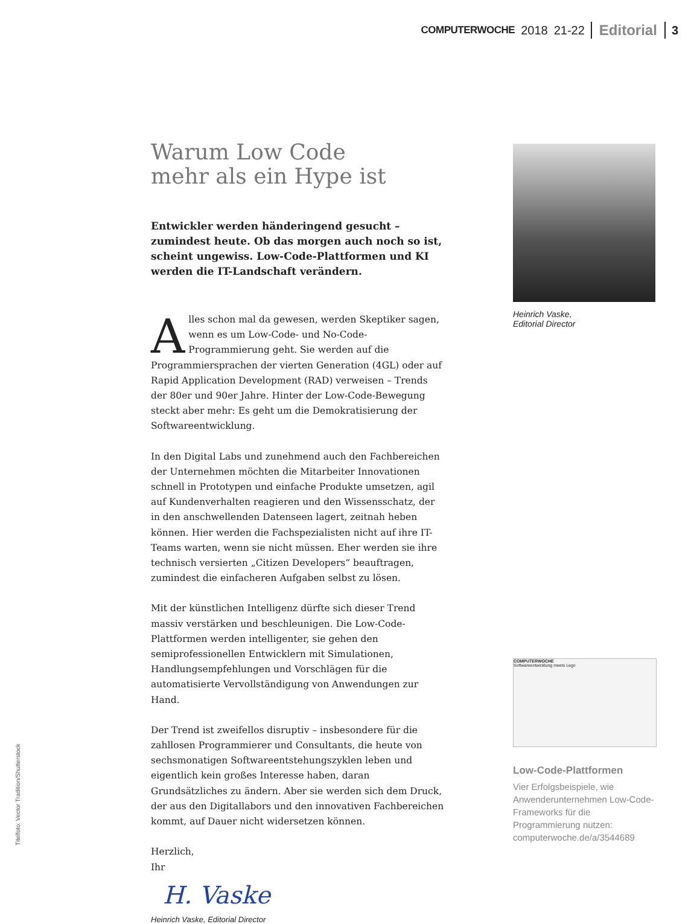COMPUTERWOCHE 2018 21-22 Editorial 3
Warum Low Code
mehr als ein Hype ist
Entwickler werden händeringend gesucht – zumindest heute. Ob das morgen auch noch so ist, scheint ungewiss. Low-Code-Plattformen und KI werden die IT-Landschaft verändern.
Alles schon mal da gewesen, werden Skeptiker sagen, wenn es um Low-Code- und No-Code-Programmierung geht. Sie werden auf die Programmiersprachen der vierten Generation (4GL) oder auf Rapid Application Development (RAD) verweisen – Trends der 80er und 90er Jahre. Hinter der Low-Code-Bewegung steckt aber mehr: Es geht um die Demokratisierung der Softwareentwicklung.
In den Digital Labs und zunehmend auch den Fachbereichen der Unternehmen möchten die Mitarbeiter Innovationen schnell in Prototypen und einfache Produkte umsetzen, agil auf Kundenverhalten reagieren und den Wissensschatz, der in den anschwellenden Datenseen lagert, zeitnah heben können. Hier werden die Fachspezialisten nicht auf ihre IT-Teams warten, wenn sie nicht müssen. Eher werden sie ihre technisch versierten „Citizen Developers“ beauftragen, zumindest die einfacheren Aufgaben selbst zu lösen.
Mit der künstlichen Intelligenz dürfte sich dieser Trend massiv verstärken und beschleunigen. Die Low-Code-Plattformen werden intelligenter, sie gehen den semiprofessionellen Entwicklern mit Simulationen, Handlungsempfehlungen und Vorschlägen für die automatisierte Vervollständigung von Anwendungen zur Hand.
Der Trend ist zweifellos disruptiv – insbesondere für die zahllosen Programmierer und Consultants, die heute von sechsmonatigen Softwareentstehungszyklen leben und eigentlich kein großes Interesse haben, daran Grundsätzliches zu ändern. Aber sie werden sich dem Druck, der aus den Digitallabors und den innovativen Fachbereichen kommt, auf Dauer nicht widersetzen können.
Herzlich,
Ihr
H. Vaske
Heinrich Vaske, Editorial Director
Heinrich Vaske,
Editorial Director
COMPUTERWOCHE
Softwareentwicklung meets Lego
Low-Code-Plattformen
Vier Erfolgsbeispiele, wie Anwenderunternehmen Low-Code-Frameworks für die Programmierung nutzen:
computerwoche.de/a/3544689
Titelfoto: Vector Tradition/Shutterstock